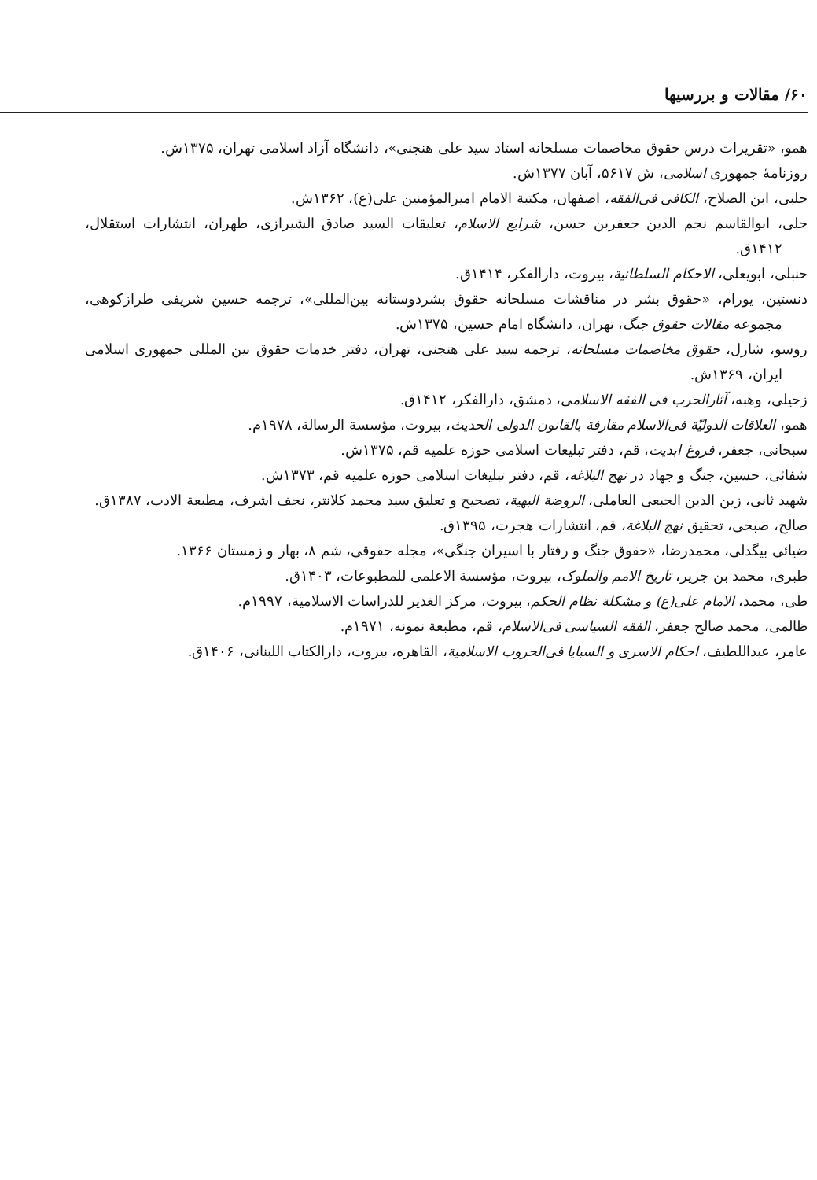۶۰/ مقالات و بررسیها
همو، «تقریرات درس حقوق مخاصمات مسلحانه استاد سید علی هنجنی»، دانشگاه آزاد اسلامی تهران، ۱۳۷۵ش.
روزنامهٔ جمهوری اسلامی، ش ۵۶۱۷، آبان ۱۳۷۷ش.
حلبی، ابن الصلاح، الکافی فی‌الفقه، اصفهان، مکتبة الامام امیرالمؤمنین علی(ع)، ۱۳۶۲ش.
حلی، ابوالقاسم نجم الدین جعفربن حسن، شرایع الاسلام، تعلیقات السید صادق الشیرازی، طهران، انتشارات استقلال، ۱۴۱۲ق.
حنبلی، ابویعلی، الاحکام السلطانیة، بیروت، دارالفکر، ۱۴۱۴ق.
دنستین، یورام، «حقوق بشر در مناقشات مسلحانه حقوق بشردوستانه بین‌المللی»، ترجمه حسین شریفی طرازکوهی، مجموعه مقالات حقوق جنگ، تهران، دانشگاه امام حسین، ۱۳۷۵ش.
روسو، شارل، حقوق مخاصمات مسلحانه، ترجمه سید علی هنجنی، تهران، دفتر خدمات حقوق بین المللی جمهوری اسلامی ایران، ۱۳۶۹ش.
زحیلی، وهبه، آثارالحرب فی الفقه الاسلامی، دمشق، دارالفکر، ۱۴۱۲ق.
همو، العلاقات الدولیّة فی‌الاسلام مقارفة بالقانون الدولی الحدیث، بیروت، مؤسسة الرسالة، ۱۹۷۸م.
سبحانی، جعفر، فروغ ابدیت، قم، دفتر تبلیغات اسلامی حوزه علمیه قم، ۱۳۷۵ش.
شفائی، حسین، جنگ و جهاد در نهج البلاغه، قم، دفتر تبلیغات اسلامی حوزه علمیه قم، ۱۳۷۳ش.
شهید ثانی، زین الدین الجبعی العاملی، الروضة البهیة، تصحیح و تعلیق سید محمد کلانتر، نجف اشرف، مطبعة الادب، ۱۳۸۷ق.
صالح، صبحی، تحقیق نهج البلاغة، قم، انتشارات هجرت، ۱۳۹۵ق.
ضیائی بیگدلی، محمدرضا، «حقوق جنگ و رفتار با اسیران جنگی»، مجله حقوقی، شم ۸، بهار و زمستان ۱۳۶۶.
طبری، محمد بن جریر، تاریخ الامم والملوک، بیروت، مؤسسة الاعلمی للمطبوعات، ۱۴۰۳ق.
طی، محمد، الامام علی(ع) و مشکلة نظام الحکم، بیروت، مرکز الغدیر للدراسات الاسلامیة، ۱۹۹۷م.
ظالمی، محمد صالح جعفر، الفقه السیاسی فی‌الاسلام، قم، مطبعة نمونه، ۱۹۷۱م.
عامر، عبداللطیف، احکام الاسری و السبایا فی‌الحروب الاسلامیة، القاهره، بیروت، دارالکتاب اللبنانی، ۱۴۰۶ق.